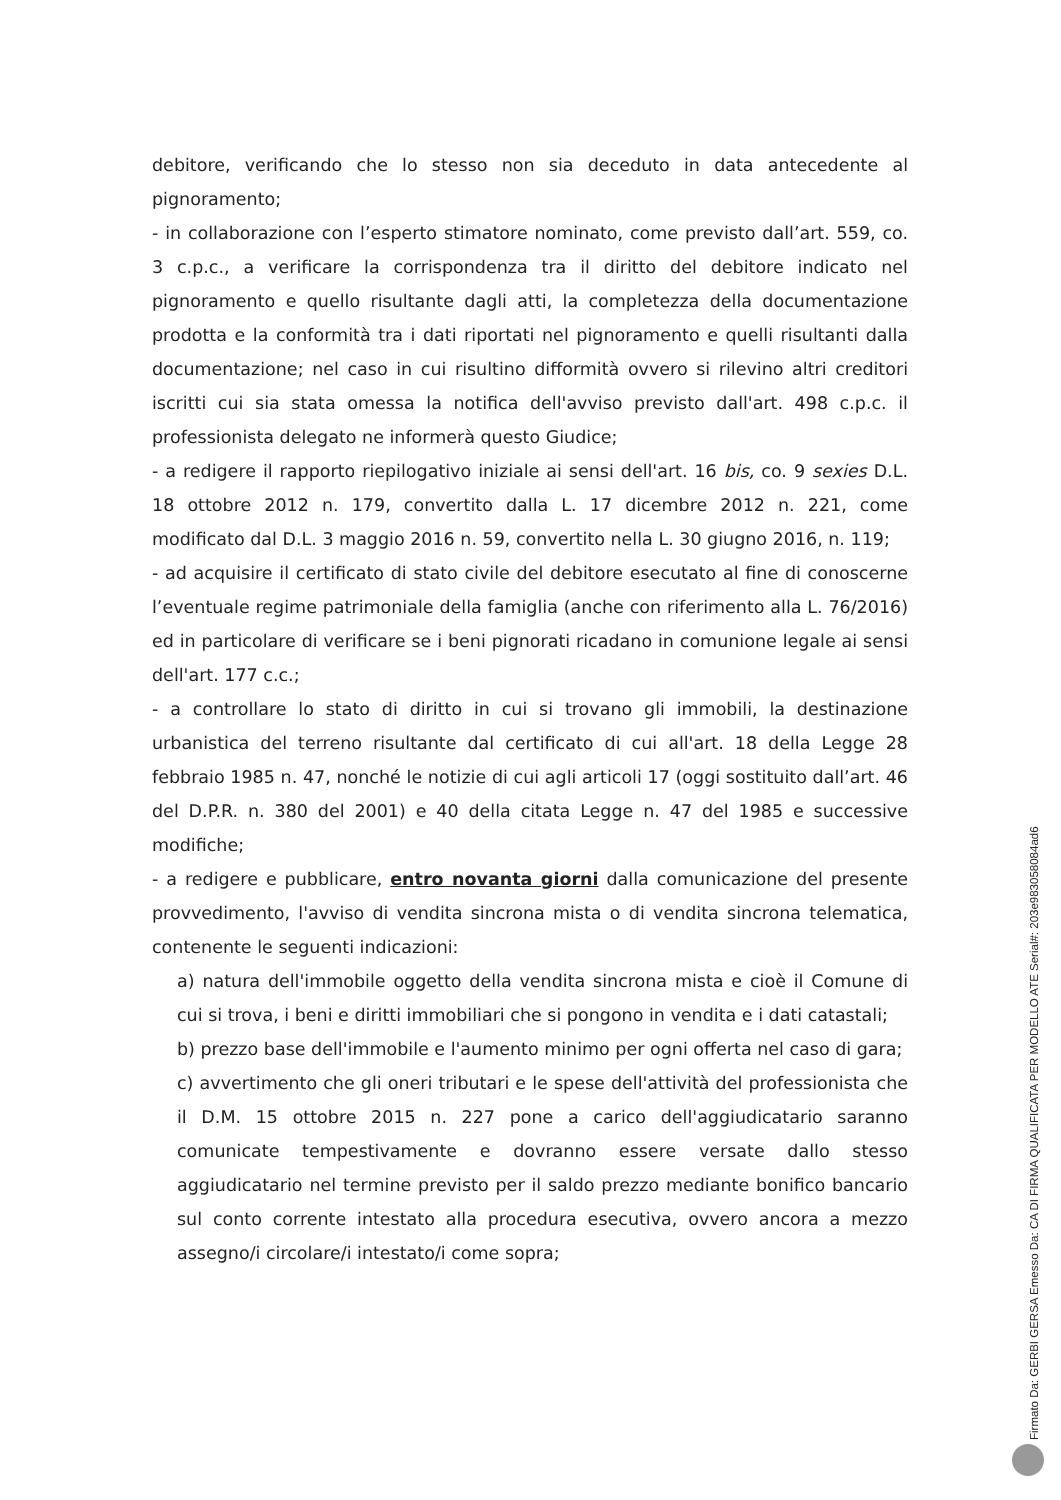debitore, verificando che lo stesso non sia deceduto in data antecedente al pignoramento;
- in collaborazione con l’esperto stimatore nominato, come previsto dall’art. 559, co. 3 c.p.c., a verificare la corrispondenza tra il diritto del debitore indicato nel pignoramento e quello risultante dagli atti, la completezza della documentazione prodotta e la conformità tra i dati riportati nel pignoramento e quelli risultanti dalla documentazione; nel caso in cui risultino difformità ovvero si rilevino altri creditori iscritti cui sia stata omessa la notifica dell'avviso previsto dall'art. 498 c.p.c. il professionista delegato ne informerà questo Giudice;
- a redigere il rapporto riepilogativo iniziale ai sensi dell'art. 16 bis, co. 9 sexies D.L. 18 ottobre 2012 n. 179, convertito dalla L. 17 dicembre 2012 n. 221, come modificato dal D.L. 3 maggio 2016 n. 59, convertito nella L. 30 giugno 2016, n. 119;
- ad acquisire il certificato di stato civile del debitore esecutato al fine di conoscerne l’eventuale regime patrimoniale della famiglia (anche con riferimento alla L. 76/2016) ed in particolare di verificare se i beni pignorati ricadano in comunione legale ai sensi dell'art. 177 c.c.;
- a controllare lo stato di diritto in cui si trovano gli immobili, la destinazione urbanistica del terreno risultante dal certificato di cui all'art. 18 della Legge 28 febbraio 1985 n. 47, nonché le notizie di cui agli articoli 17 (oggi sostituito dall’art. 46 del D.P.R. n. 380 del 2001) e 40 della citata Legge n. 47 del 1985 e successive modifiche;
- a redigere e pubblicare, entro novanta giorni dalla comunicazione del presente provvedimento, l'avviso di vendita sincrona mista o di vendita sincrona telematica, contenente le seguenti indicazioni:
a) natura dell'immobile oggetto della vendita sincrona mista e cioè il Comune di cui si trova, i beni e diritti immobiliari che si pongono in vendita e i dati catastali;
b) prezzo base dell'immobile e l'aumento minimo per ogni offerta nel caso di gara;
c) avvertimento che gli oneri tributari e le spese dell'attività del professionista che il D.M. 15 ottobre 2015 n. 227 pone a carico dell'aggiudicatario saranno comunicate tempestivamente e dovranno essere versate dallo stesso aggiudicatario nel termine previsto per il saldo prezzo mediante bonifico bancario sul conto corrente intestato alla procedura esecutiva, ovvero ancora a mezzo assegno/i circolare/i intestato/i come sopra;
Firmato Da: GERBI GERSA Emesso Da: CA DI FIRMA QUALIFICATA PER MODELLO ATE Serial#: 203e9830580​84ad6